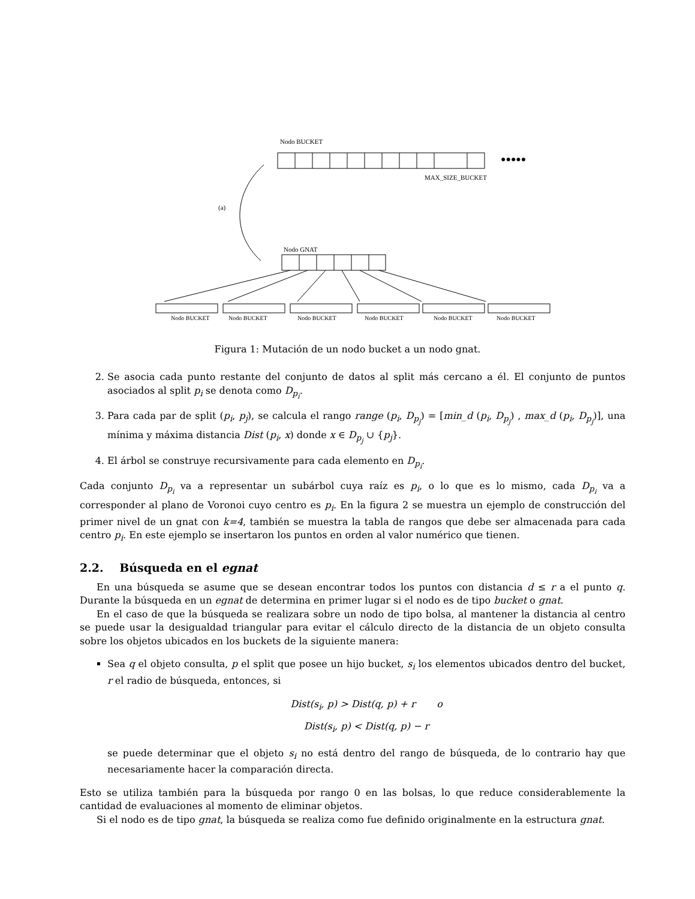Nodo BUCKET
●●●●●
MAX_SIZE_BUCKET
(a)
Nodo GNAT
Nodo BUCKET
Nodo BUCKET
Nodo BUCKET
Nodo BUCKET
Nodo BUCKET
Nodo BUCKET
Figura 1: Mutación de un nodo bucket a un nodo gnat.
2. Se asocia cada punto restante del conjunto de datos al split más cercano a él. El conjunto de puntos asociados al split p<sub>i</sub> se denota como D<sub>p<sub>i</sub></sub>.
3. Para cada par de split (p<sub>i</sub>, p<sub>j</sub>), se calcula el rango range (p<sub>i</sub>, D<sub>p<sub>j</sub></sub>) = [min_d (p<sub>i</sub>, D<sub>p<sub>j</sub></sub>) , max_d (p<sub>i</sub>, D<sub>p<sub>j</sub></sub>)], una mínima y máxima distancia Dist (p<sub>i</sub>, x) donde x ∈ D<sub>p<sub>j</sub></sub> ∪ {p<sub>j</sub>}.
4. El árbol se construye recursivamente para cada elemento en D<sub>p<sub>i</sub></sub>.
Cada conjunto D<sub>p<sub>i</sub></sub> va a representar un subárbol cuya raíz es p<sub>i</sub>, o lo que es lo mismo, cada D<sub>p<sub>i</sub></sub> va a corresponder al plano de Voronoi cuyo centro es p<sub>i</sub>. En la figura 2 se muestra un ejemplo de construcción del primer nivel de un gnat con k=4, también se muestra la tabla de rangos que debe ser almacenada para cada centro p<sub>i</sub>. En este ejemplo se insertaron los puntos en orden al valor numérico que tienen.
2.2. Búsqueda en el egnat
En una búsqueda se asume que se desean encontrar todos los puntos con distancia d ≤ r a el punto q. Durante la búsqueda en un egnat de determina en primer lugar si el nodo es de tipo bucket o gnat.
En el caso de que la búsqueda se realizara sobre un nodo de tipo bolsa, al mantener la distancia al centro se puede usar la desigualdad triangular para evitar el cálculo directo de la distancia de un objeto consulta sobre los objetos ubicados en los buckets de la siguiente manera:
Sea q el objeto consulta, p el split que posee un hijo bucket, s<sub>i</sub> los elementos ubicados dentro del bucket, r el radio de búsqueda, entonces, si
Dist(s<sub>i</sub>, p) > Dist(q, p) + r o
Dist(s<sub>i</sub>, p) < Dist(q, p) − r
se puede determinar que el objeto s<sub>i</sub> no está dentro del rango de búsqueda, de lo contrario hay que necesariamente hacer la comparación directa.
Esto se utiliza también para la búsqueda por rango 0 en las bolsas, lo que reduce considerablemente la cantidad de evaluaciones al momento de eliminar objetos.
Si el nodo es de tipo gnat, la búsqueda se realiza como fue definido originalmente en la estructura gnat.